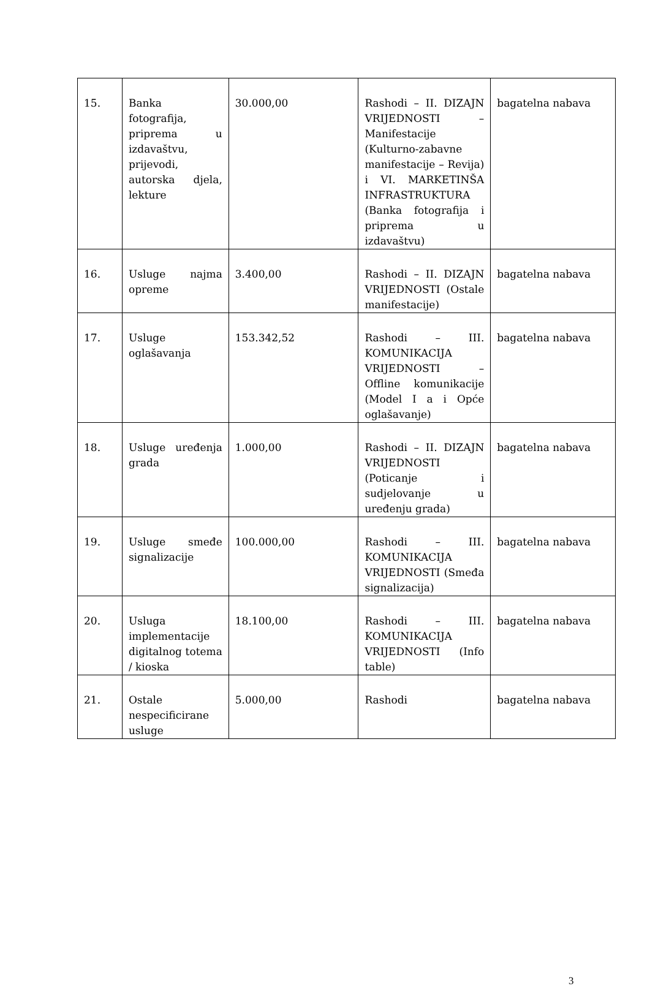| 15. | Banka fotografija, priprema u izdavaštvu, prijevodi, autorska djela, lekture | 30.000,00 | Rashodi – II. DIZAJN VRIJEDNOSTI – Manifestacije (Kulturno-zabavne manifestacije – Revija) i VI. MARKETINŠA INFRASTRUKTURA (Banka fotografija i priprema u izdavaštvu) | bagatelna nabava |
| 16. | Usluge najma opreme | 3.400,00 | Rashodi – II. DIZAJN VRIJEDNOSTI (Ostale manifestacije) | bagatelna nabava |
| 17. | Usluge oglašavanja | 153.342,52 | Rashodi – III. KOMUNIKACIJA VRIJEDNOSTI – Offline komunikacije (Model I a i Opće oglašavanje) | bagatelna nabava |
| 18. | Usluge uređenja grada | 1.000,00 | Rashodi – II. DIZAJN VRIJEDNOSTI (Poticanje i sudjelovanje u uređenju grada) | bagatelna nabava |
| 19. | Usluge smeđe signalizacije | 100.000,00 | Rashodi – III. KOMUNIKACIJA VRIJEDNOSTI (Smeđa signalizacija) | bagatelna nabava |
| 20. | Usluga implementacije digitalnog totema / kioska | 18.100,00 | Rashodi – III. KOMUNIKACIJA VRIJEDNOSTI (Info table) | bagatelna nabava |
| 21. | Ostale nespecificirane usluge | 5.000,00 | Rashodi | bagatelna nabava |
3